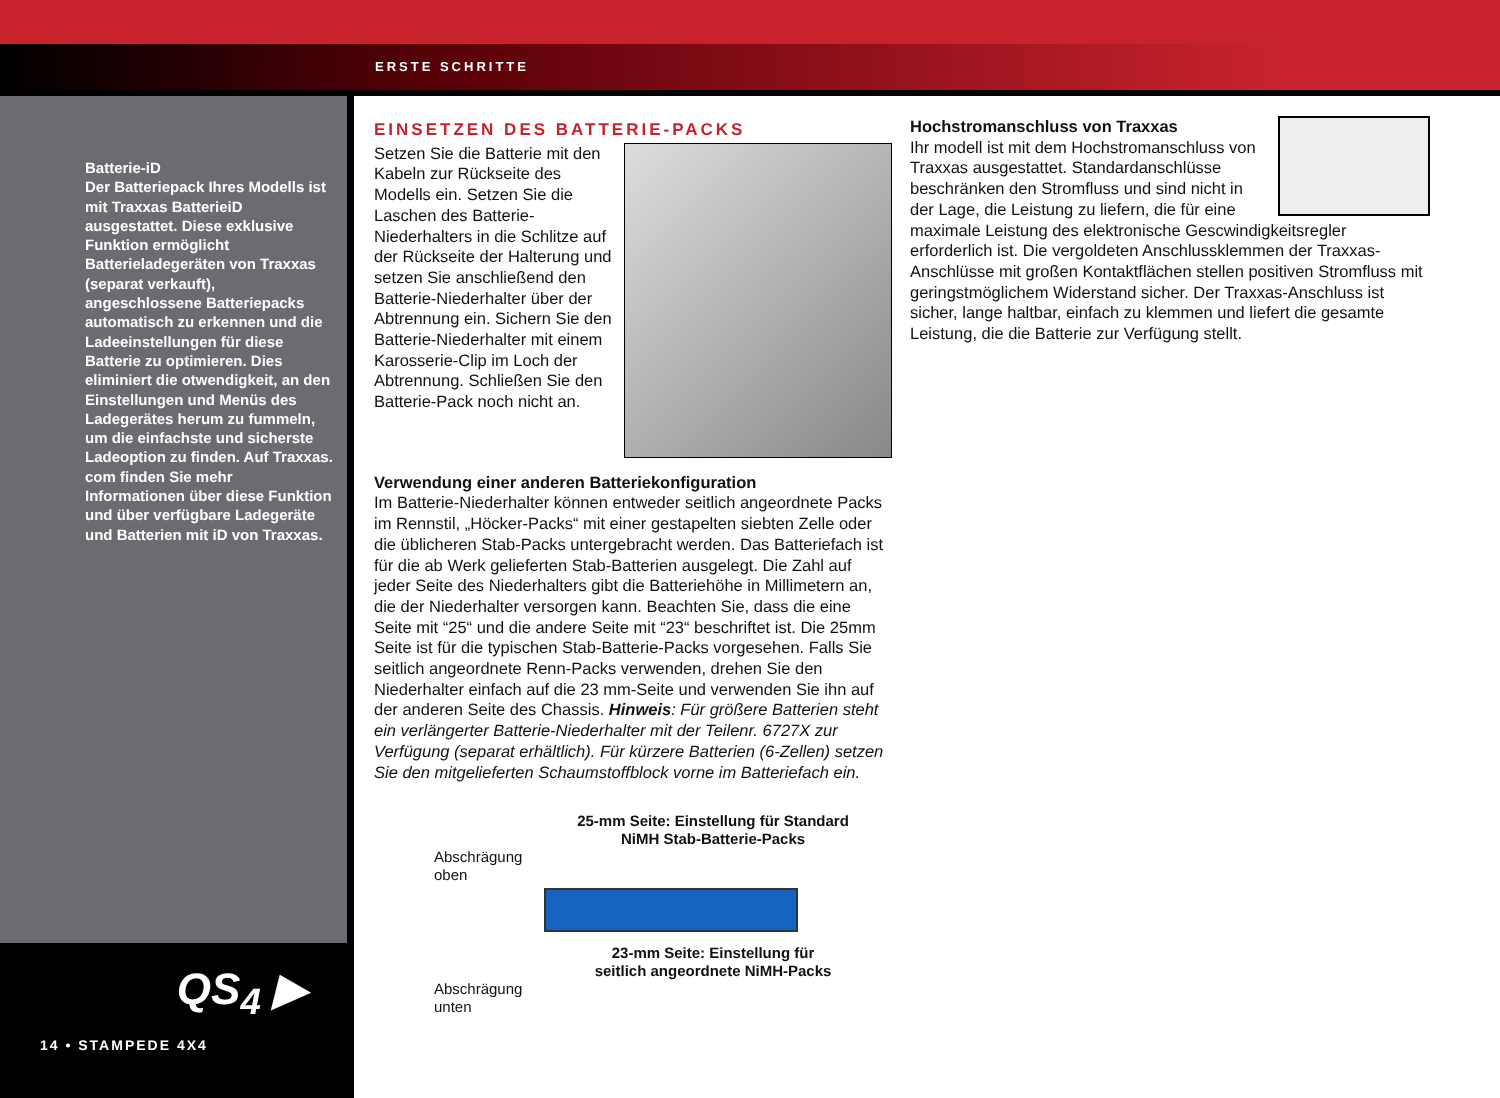ERSTE SCHRITTE
Batterie-iD
Der Batteriepack Ihres Modells ist mit Traxxas BatterieiD ausgestattet. Diese exklusive Funktion ermöglicht Batterieladegeräten von Traxxas (separat verkauft), angeschlossene Batteriepacks automatisch zu erkennen und die Ladeeinstellungen für diese Batterie zu optimieren. Dies eliminiert die otwendigkeit, an den Einstellungen und Menüs des Ladegerätes herum zu fummeln, um die einfachste und sicherste Ladeoption zu finden. Auf Traxxas. com finden Sie mehr Informationen über diese Funktion und über verfügbare Ladegeräte und Batterien mit iD von Traxxas.
QS<sub>4</sub> ▶
14 • STAMPEDE 4X4
EINSETZEN DES BATTERIE-PACKS
Setzen Sie die Batterie mit den Kabeln zur Rückseite des Modells ein. Setzen Sie die Laschen des Batterie-Niederhalters in die Schlitze auf der Rückseite der Halterung und setzen Sie anschließend den Batterie-Niederhalter über der Abtrennung ein. Sichern Sie den Batterie-Niederhalter mit einem Karosserie-Clip im Loch der Abtrennung. Schließen Sie den Batterie-Pack noch nicht an.
Verwendung einer anderen Batteriekonfiguration
Im Batterie-Niederhalter können entweder seitlich angeordnete Packs im Rennstil, „Höcker-Packs“ mit einer gestapelten siebten Zelle oder die üblicheren Stab-Packs untergebracht werden. Das Batteriefach ist für die ab Werk gelieferten Stab-Batterien ausgelegt. Die Zahl auf jeder Seite des Niederhalters gibt die Batteriehöhe in Millimetern an, die der Niederhalter versorgen kann. Beachten Sie, dass die eine Seite mit “25“ und die andere Seite mit “23“ beschriftet ist. Die 25mm Seite ist für die typischen Stab-Batterie-Packs vorgesehen. Falls Sie seitlich angeordnete Renn-Packs verwenden, drehen Sie den Niederhalter einfach auf die 23 mm-Seite und verwenden Sie ihn auf der anderen Seite des Chassis. Hinweis: Für größere Batterien steht ein verlängerter Batterie-Niederhalter mit der Teilenr. 6727X zur Verfügung (separat erhältlich). Für kürzere Batterien (6-Zellen) setzen Sie den mitgelieferten Schaumstoffblock vorne im Batteriefach ein.
25-mm Seite: Einstellung für Standard
NiMH Stab-Batterie-Packs
Abschrägung
oben
23-mm Seite: Einstellung für
seitlich angeordnete NiMH-Packs
Abschrägung
unten
Hochstromanschluss von Traxxas
Ihr modell ist mit dem Hochstromanschluss von Traxxas ausgestattet. Standardanschlüsse beschränken den Stromfluss und sind nicht in der Lage, die Leistung zu liefern, die für eine maximale Leistung des elektronische Gescwindigkeitsregler erforderlich ist. Die vergoldeten Anschlussklemmen der Traxxas-Anschlüsse mit großen Kontaktflächen stellen positiven Stromfluss mit geringstmöglichem Widerstand sicher. Der Traxxas-Anschluss ist sicher, lange haltbar, einfach zu klemmen und liefert die gesamte Leistung, die die Batterie zur Verfügung stellt.